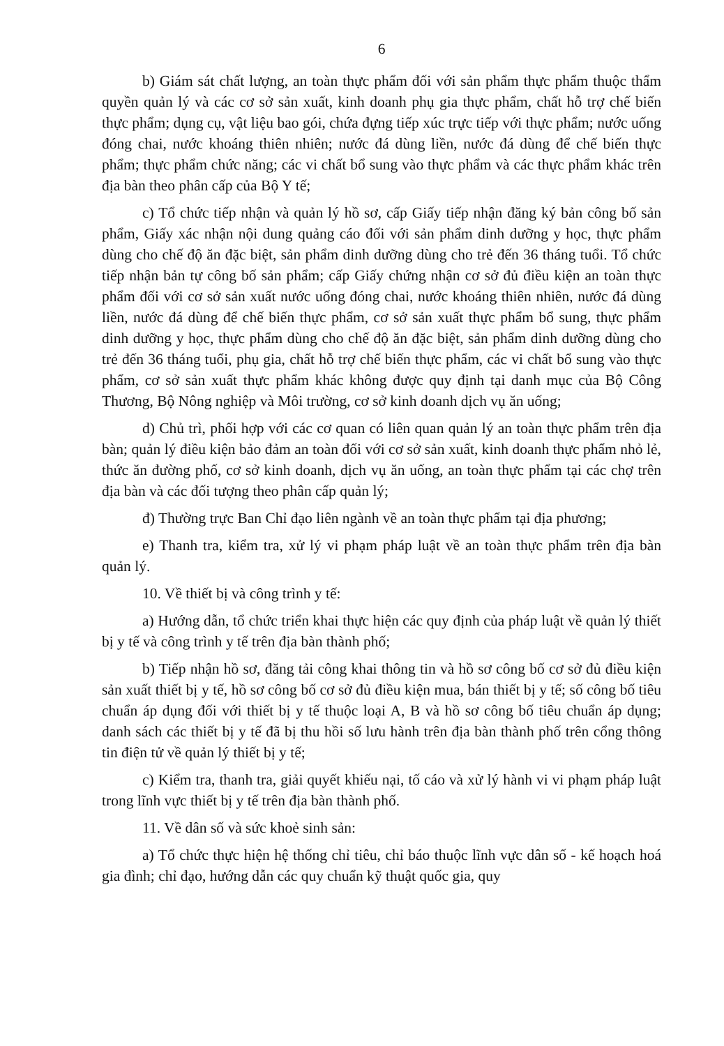6
b) Giám sát chất lượng, an toàn thực phẩm đối với sản phẩm thực phẩm thuộc thẩm quyền quản lý và các cơ sở sản xuất, kinh doanh phụ gia thực phẩm, chất hỗ trợ chế biến thực phẩm; dụng cụ, vật liệu bao gói, chứa đựng tiếp xúc trực tiếp với thực phẩm; nước uống đóng chai, nước khoáng thiên nhiên; nước đá dùng liền, nước đá dùng để chế biến thực phẩm; thực phẩm chức năng; các vi chất bổ sung vào thực phẩm và các thực phẩm khác trên địa bàn theo phân cấp của Bộ Y tế;
c) Tổ chức tiếp nhận và quản lý hồ sơ, cấp Giấy tiếp nhận đăng ký bản công bố sản phẩm, Giấy xác nhận nội dung quảng cáo đối với sản phẩm dinh dưỡng y học, thực phẩm dùng cho chế độ ăn đặc biệt, sản phẩm dinh dưỡng dùng cho trẻ đến 36 tháng tuổi. Tổ chức tiếp nhận bản tự công bố sản phẩm; cấp Giấy chứng nhận cơ sở đủ điều kiện an toàn thực phẩm đối với cơ sở sản xuất nước uống đóng chai, nước khoáng thiên nhiên, nước đá dùng liền, nước đá dùng để chế biến thực phẩm, cơ sở sản xuất thực phẩm bổ sung, thực phẩm dinh dưỡng y học, thực phẩm dùng cho chế độ ăn đặc biệt, sản phẩm dinh dưỡng dùng cho trẻ đến 36 tháng tuổi, phụ gia, chất hỗ trợ chế biến thực phẩm, các vi chất bổ sung vào thực phẩm, cơ sở sản xuất thực phẩm khác không được quy định tại danh mục của Bộ Công Thương, Bộ Nông nghiệp và Môi trường, cơ sở kinh doanh dịch vụ ăn uống;
d) Chủ trì, phối hợp với các cơ quan có liên quan quản lý an toàn thực phẩm trên địa bàn; quản lý điều kiện bảo đảm an toàn đối với cơ sở sản xuất, kinh doanh thực phẩm nhỏ lẻ, thức ăn đường phố, cơ sở kinh doanh, dịch vụ ăn uống, an toàn thực phẩm tại các chợ trên địa bàn và các đối tượng theo phân cấp quản lý;
đ) Thường trực Ban Chỉ đạo liên ngành về an toàn thực phẩm tại địa phương;
e) Thanh tra, kiểm tra, xử lý vi phạm pháp luật về an toàn thực phẩm trên địa bàn quản lý.
10. Về thiết bị và công trình y tế:
a) Hướng dẫn, tổ chức triển khai thực hiện các quy định của pháp luật về quản lý thiết bị y tế và công trình y tế trên địa bàn thành phố;
b) Tiếp nhận hồ sơ, đăng tải công khai thông tin và hồ sơ công bố cơ sở đủ điều kiện sản xuất thiết bị y tế, hồ sơ công bố cơ sở đủ điều kiện mua, bán thiết bị y tế; số công bố tiêu chuẩn áp dụng đối với thiết bị y tế thuộc loại A, B và hồ sơ công bố tiêu chuẩn áp dụng; danh sách các thiết bị y tế đã bị thu hồi số lưu hành trên địa bàn thành phố trên cổng thông tin điện tử về quản lý thiết bị y tế;
c) Kiểm tra, thanh tra, giải quyết khiếu nại, tố cáo và xử lý hành vi vi phạm pháp luật trong lĩnh vực thiết bị y tế trên địa bàn thành phố.
11. Về dân số và sức khoẻ sinh sản:
a) Tổ chức thực hiện hệ thống chỉ tiêu, chỉ báo thuộc lĩnh vực dân số - kế hoạch hoá gia đình; chỉ đạo, hướng dẫn các quy chuẩn kỹ thuật quốc gia, quy